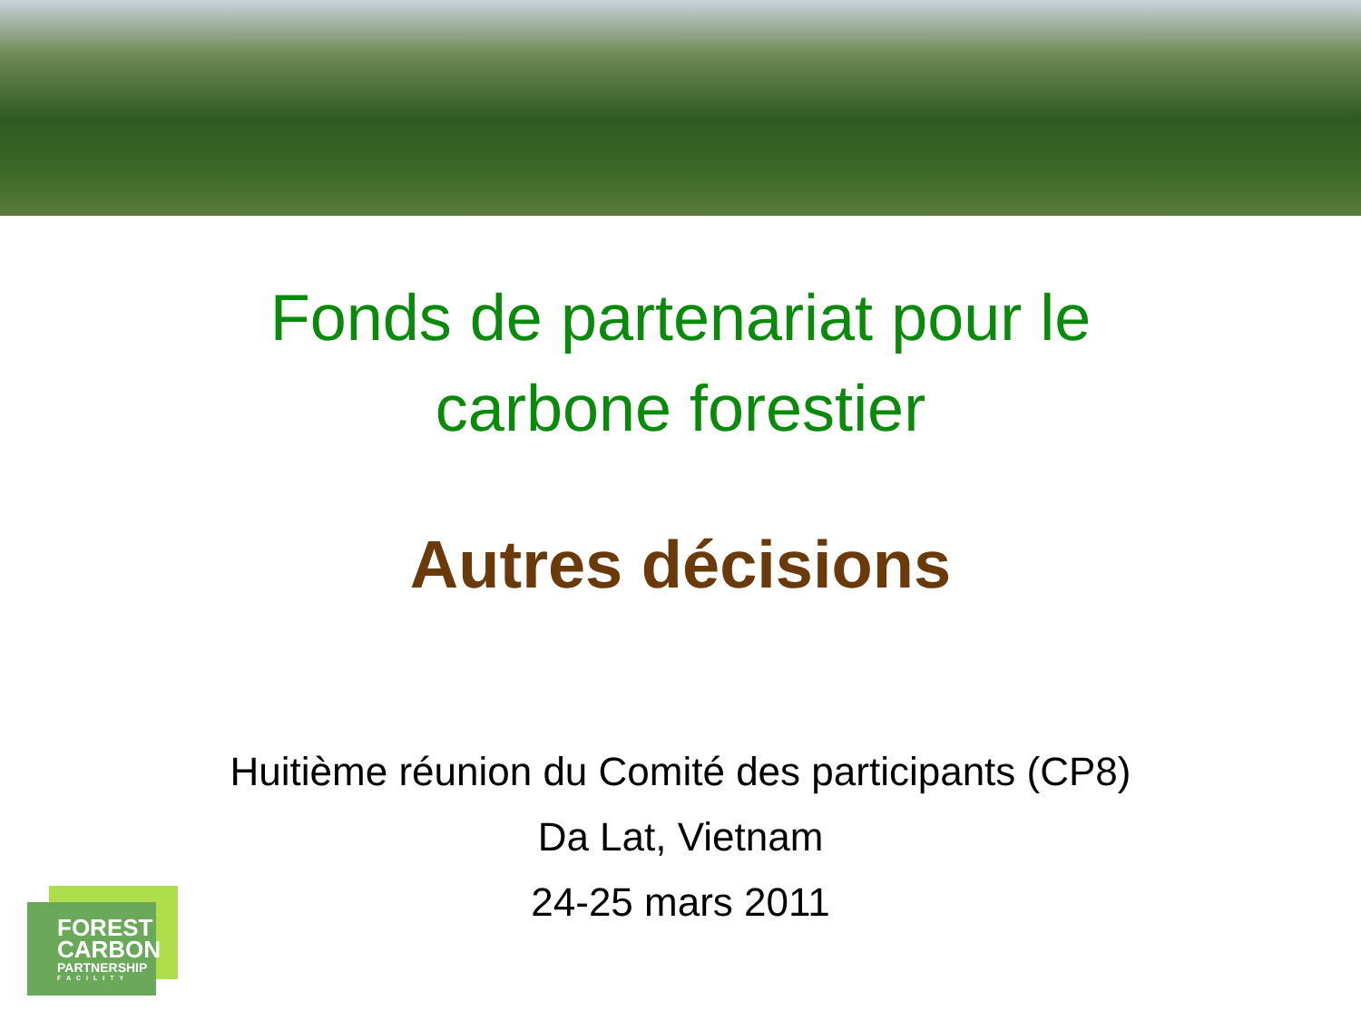Fonds de partenariat pour le
carbone forestier
Autres décisions
Huitième réunion du Comité des participants (CP8)
Da Lat, Vietnam
24-25 mars 2011
FOREST
CARBON
PARTNERSHIP
FACILITY